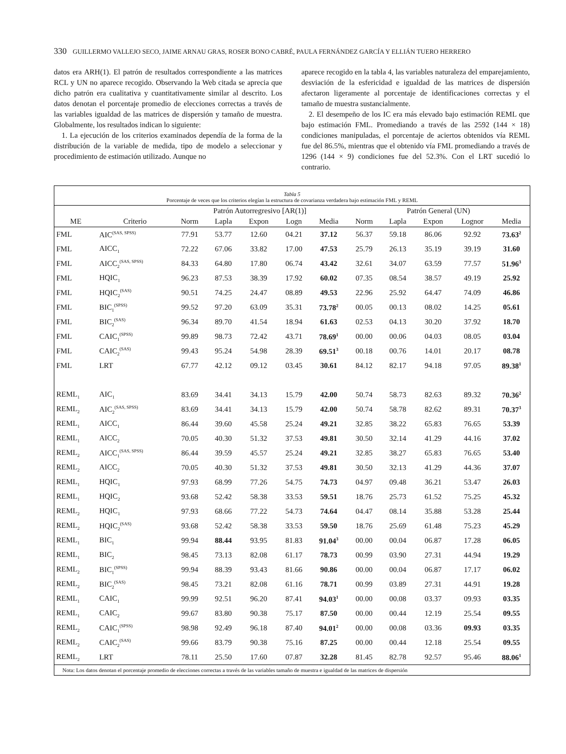330 GUILLERMO VALLEJO SECO, JAIME ARNAU GRAS, ROSER BONO CABRÉ, PAULA FERNÁNDEZ GARCÍA Y ELLIÁN TUERO HERRERO
datos era ARH(1). El patrón de resultados correspondiente a las matrices RCL y UN no aparece recogido. Observando la Web citada se aprecia que dicho patrón era cualitativa y cuantitativamente similar al descrito. Los datos denotan el porcentaje promedio de elecciones correctas a través de las variables igualdad de las matrices de dispersión y tamaño de muestra. Globalmente, los resultados indican lo siguiente:
1. La ejecución de los criterios examinados dependía de la forma de la distribución de la variable de medida, tipo de modelo a seleccionar y procedimiento de estimación utilizado. Aunque no
aparece recogido en la tabla 4, las variables naturaleza del emparejamiento, desviación de la esfericidad e igualdad de las matrices de dispersión afectaron ligeramente al porcentaje de identificaciones correctas y el tamaño de muestra sustancialmente.
2. El desempeño de los IC era más elevado bajo estimación REML que bajo estimación FML. Promediando a través de las 2592 (144 × 18) condiciones manipuladas, el porcentaje de aciertos obtenidos vía REML fue del 86.5%, mientras que el obtenido vía FML promediando a través de 1296 (144 × 9) condiciones fue del 52.3%. Con el LRT sucedió lo contrario.
Tabla 5
Porcentaje de veces que los criterios elegían la estructura de covarianza verdadera bajo estimación FML y REML
| | | Patrón Autorregresivo [AR(1)] | | | | | Patrón General (UN) | | | | |
| --- | --- | --- | --- | --- | --- | --- | --- | --- | --- | --- | --- |
| ME | Criterio | Norm | Lapla | Expon | Logn | Media | Norm | Lapla | Expon | Lognor | Media |
| FML | AIC<sup>(SAS, SPSS)</sup> | 77.91 | 53.77 | 12.60 | 04.21 | 37.12 | 56.37 | 59.18 | 86.06 | 92.92 | 73.63<sup>2</sup> |
| FML | AICC<sub>1</sub> | 72.22 | 67.06 | 33.82 | 17.00 | 47.53 | 25.79 | 26.13 | 35.19 | 39.19 | 31.60 |
| FML | AICC<sub>2</sub><sup>(SAS, SPSS)</sup> | 84.33 | 64.80 | 17.80 | 06.74 | 43.42 | 32.61 | 34.07 | 63.59 | 77.57 | 51.96<sup>3</sup> |
| FML | HQIC<sub>1</sub> | 96.23 | 87.53 | 38.39 | 17.92 | 60.02 | 07.35 | 08.54 | 38.57 | 49.19 | 25.92 |
| FML | HQIC<sub>2</sub><sup>(SAS)</sup> | 90.51 | 74.25 | 24.47 | 08.89 | 49.53 | 22.96 | 25.92 | 64.47 | 74.09 | 46.86 |
| FML | BIC<sub>1</sub><sup>(SPSS)</sup> | 99.52 | 97.20 | 63.09 | 35.31 | 73.78<sup>2</sup> | 00.05 | 00.13 | 08.02 | 14.25 | 05.61 |
| FML | BIC<sub>2</sub><sup>(SAS)</sup> | 96.34 | 89.70 | 41.54 | 18.94 | 61.63 | 02.53 | 04.13 | 30.20 | 37.92 | 18.70 |
| FML | CAIC<sub>1</sub><sup>(SPSS)</sup> | 99.89 | 98.73 | 72.42 | 43.71 | 78.69<sup>1</sup> | 00.00 | 00.06 | 04.03 | 08.05 | 03.04 |
| FML | CAIC<sub>2</sub><sup>(SAS)</sup> | 99.43 | 95.24 | 54.98 | 28.39 | 69.51<sup>3</sup> | 00.18 | 00.76 | 14.01 | 20.17 | 08.78 |
| FML | LRT | 67.77 | 42.12 | 09.12 | 03.45 | 30.61 | 84.12 | 82.17 | 94.18 | 97.05 | 89.38<sup>1</sup> |
| REML<sub>1</sub> | AIC<sub>1</sub> | 83.69 | 34.41 | 34.13 | 15.79 | 42.00 | 50.74 | 58.73 | 82.63 | 89.32 | 70.36<sup>2</sup> |
| REML<sub>2</sub> | AIC<sub>2</sub><sup>(SAS, SPSS)</sup> | 83.69 | 34.41 | 34.13 | 15.79 | 42.00 | 50.74 | 58.78 | 82.62 | 89.31 | 70.37<sup>3</sup> |
| REML<sub>1</sub> | AICC<sub>1</sub> | 86.44 | 39.60 | 45.58 | 25.24 | 49.21 | 32.85 | 38.22 | 65.83 | 76.65 | 53.39 |
| REML<sub>1</sub> | AICC<sub>2</sub> | 70.05 | 40.30 | 51.32 | 37.53 | 49.81 | 30.50 | 32.14 | 41.29 | 44.16 | 37.02 |
| REML<sub>2</sub> | AICC<sub>1</sub><sup>(SAS, SPSS)</sup> | 86.44 | 39.59 | 45.57 | 25.24 | 49.21 | 32.85 | 38.27 | 65.83 | 76.65 | 53.40 |
| REML<sub>2</sub> | AICC<sub>2</sub> | 70.05 | 40.30 | 51.32 | 37.53 | 49.81 | 30.50 | 32.13 | 41.29 | 44.36 | 37.07 |
| REML<sub>1</sub> | HQIC<sub>1</sub> | 97.93 | 68.99 | 77.26 | 54.75 | 74.73 | 04.97 | 09.48 | 36.21 | 53.47 | 26.03 |
| REML<sub>1</sub> | HQIC<sub>2</sub> | 93.68 | 52.42 | 58.38 | 33.53 | 59.51 | 18.76 | 25.73 | 61.52 | 75.25 | 45.32 |
| REML<sub>2</sub> | HQIC<sub>1</sub> | 97.93 | 68.66 | 77.22 | 54.73 | 74.64 | 04.47 | 08.14 | 35.88 | 53.28 | 25.44 |
| REML<sub>2</sub> | HQIC<sub>2</sub><sup>(SAS)</sup> | 93.68 | 52.42 | 58.38 | 33.53 | 59.50 | 18.76 | 25.69 | 61.48 | 75.23 | 45.29 |
| REML<sub>1</sub> | BIC<sub>1</sub> | 99.94 | 88.44 | 93.95 | 81.83 | 91.04<sup>3</sup> | 00.00 | 00.04 | 06.87 | 17.28 | 06.05 |
| REML<sub>1</sub> | BIC<sub>2</sub> | 98.45 | 73.13 | 82.08 | 61.17 | 78.73 | 00.99 | 03.90 | 27.31 | 44.94 | 19.29 |
| REML<sub>2</sub> | BIC<sub>1</sub><sup>(SPSS)</sup> | 99.94 | 88.39 | 93.43 | 81.66 | 90.86 | 00.00 | 00.04 | 06.87 | 17.17 | 06.02 |
| REML<sub>2</sub> | BIC<sub>2</sub><sup>(SAS)</sup> | 98.45 | 73.21 | 82.08 | 61.16 | 78.71 | 00.99 | 03.89 | 27.31 | 44.91 | 19.28 |
| REML<sub>1</sub> | CAIC<sub>1</sub> | 99.99 | 92.51 | 96.20 | 87.41 | 94.03<sup>1</sup> | 00.00 | 00.08 | 03.37 | 09.93 | 03.35 |
| REML<sub>1</sub> | CAIC<sub>2</sub> | 99.67 | 83.80 | 90.38 | 75.17 | 87.50 | 00.00 | 00.44 | 12.19 | 25.54 | 09.55 |
| REML<sub>2</sub> | CAIC<sub>1</sub><sup>(SPSS)</sup> | 98.98 | 92.49 | 96.18 | 87.40 | 94.01<sup>2</sup> | 00.00 | 00.08 | 03.36 | 09.93 | 03.35 |
| REML<sub>2</sub> | CAIC<sub>2</sub><sup>(SAS)</sup> | 99.66 | 83.79 | 90.38 | 75.16 | 87.25 | 00.00 | 00.44 | 12.18 | 25.54 | 09.55 |
| REML<sub>2</sub> | LRT | 78.11 | 25.50 | 17.60 | 07.87 | 32.28 | 81.45 | 82.78 | 92.57 | 95.46 | 88.06<sup>1</sup> |
Nota: Los datos denotan el porcentaje promedio de elecciones correctas a través de las variables tamaño de muestra e igualdad de las matrices de dispersión